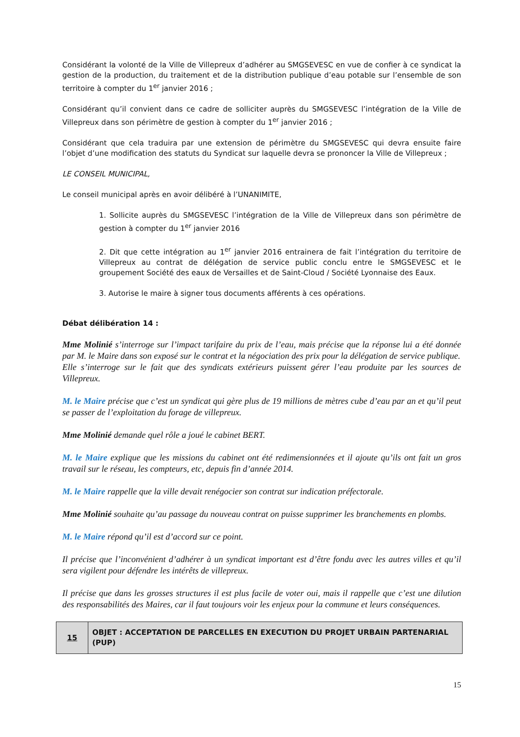Considérant la volonté de la Ville de Villepreux d’adhérer au SMGSEVESC en vue de confier à ce syndicat la gestion de la production, du traitement et de la distribution publique d’eau potable sur l’ensemble de son territoire à compter du 1<sup>er</sup> janvier 2016 ;
Considérant qu’il convient dans ce cadre de solliciter auprès du SMGSEVESC l’intégration de la Ville de Villepreux dans son périmètre de gestion à compter du 1<sup>er</sup> janvier 2016 ;
Considérant que cela traduira par une extension de périmètre du SMGSEVESC qui devra ensuite faire l’objet d’une modification des statuts du Syndicat sur laquelle devra se prononcer la Ville de Villepreux ;
LE CONSEIL MUNICIPAL,
Le conseil municipal après en avoir délibéré à l’UNANIMITE,
1. Sollicite auprès du SMGSEVESC l’intégration de la Ville de Villepreux dans son périmètre de gestion à compter du 1<sup>er</sup> janvier 2016
2. Dit que cette intégration au 1<sup>er</sup> janvier 2016 entrainera de fait l’intégration du territoire de Villepreux au contrat de délégation de service public conclu entre le SMGSEVESC et le groupement Société des eaux de Versailles et de Saint-Cloud / Société Lyonnaise des Eaux.
3. Autorise le maire à signer tous documents afférents à ces opérations.
Débat délibération 14 :
Mme Molinié s’interroge sur l’impact tarifaire du prix de l’eau, mais précise que la réponse lui a été donnée par M. le Maire dans son exposé sur le contrat et la négociation des prix pour la délégation de service publique.
Elle s’interroge sur le fait que des syndicats extérieurs puissent gérer l’eau produite par les sources de Villepreux.
M. le Maire précise que c’est un syndicat qui gère plus de 19 millions de mètres cube d’eau par an et qu’il peut se passer de l’exploitation du forage de villepreux.
Mme Molinié demande quel rôle a joué le cabinet BERT.
M. le Maire explique que les missions du cabinet ont été redimensionnées et il ajoute qu’ils ont fait un gros travail sur le réseau, les compteurs, etc, depuis fin d’année 2014.
M. le Maire rappelle que la ville devait renégocier son contrat sur indication préfectorale.
Mme Molinié souhaite qu’au passage du nouveau contrat on puisse supprimer les branchements en plombs.
M. le Maire répond qu’il est d’accord sur ce point.
Il précise que l’inconvénient d’adhérer à un syndicat important est d’être fondu avec les autres villes et qu’il sera vigilent pour défendre les intérêts de villepreux.
Il précise que dans les grosses structures il est plus facile de voter oui, mais il rappelle que c’est une dilution des responsabilités des Maires, car il faut toujours voir les enjeux pour la commune et leurs conséquences.
| 15 | OBJET : ACCEPTATION DE PARCELLES EN EXECUTION DU PROJET URBAIN PARTENARIAL (PUP) |
15